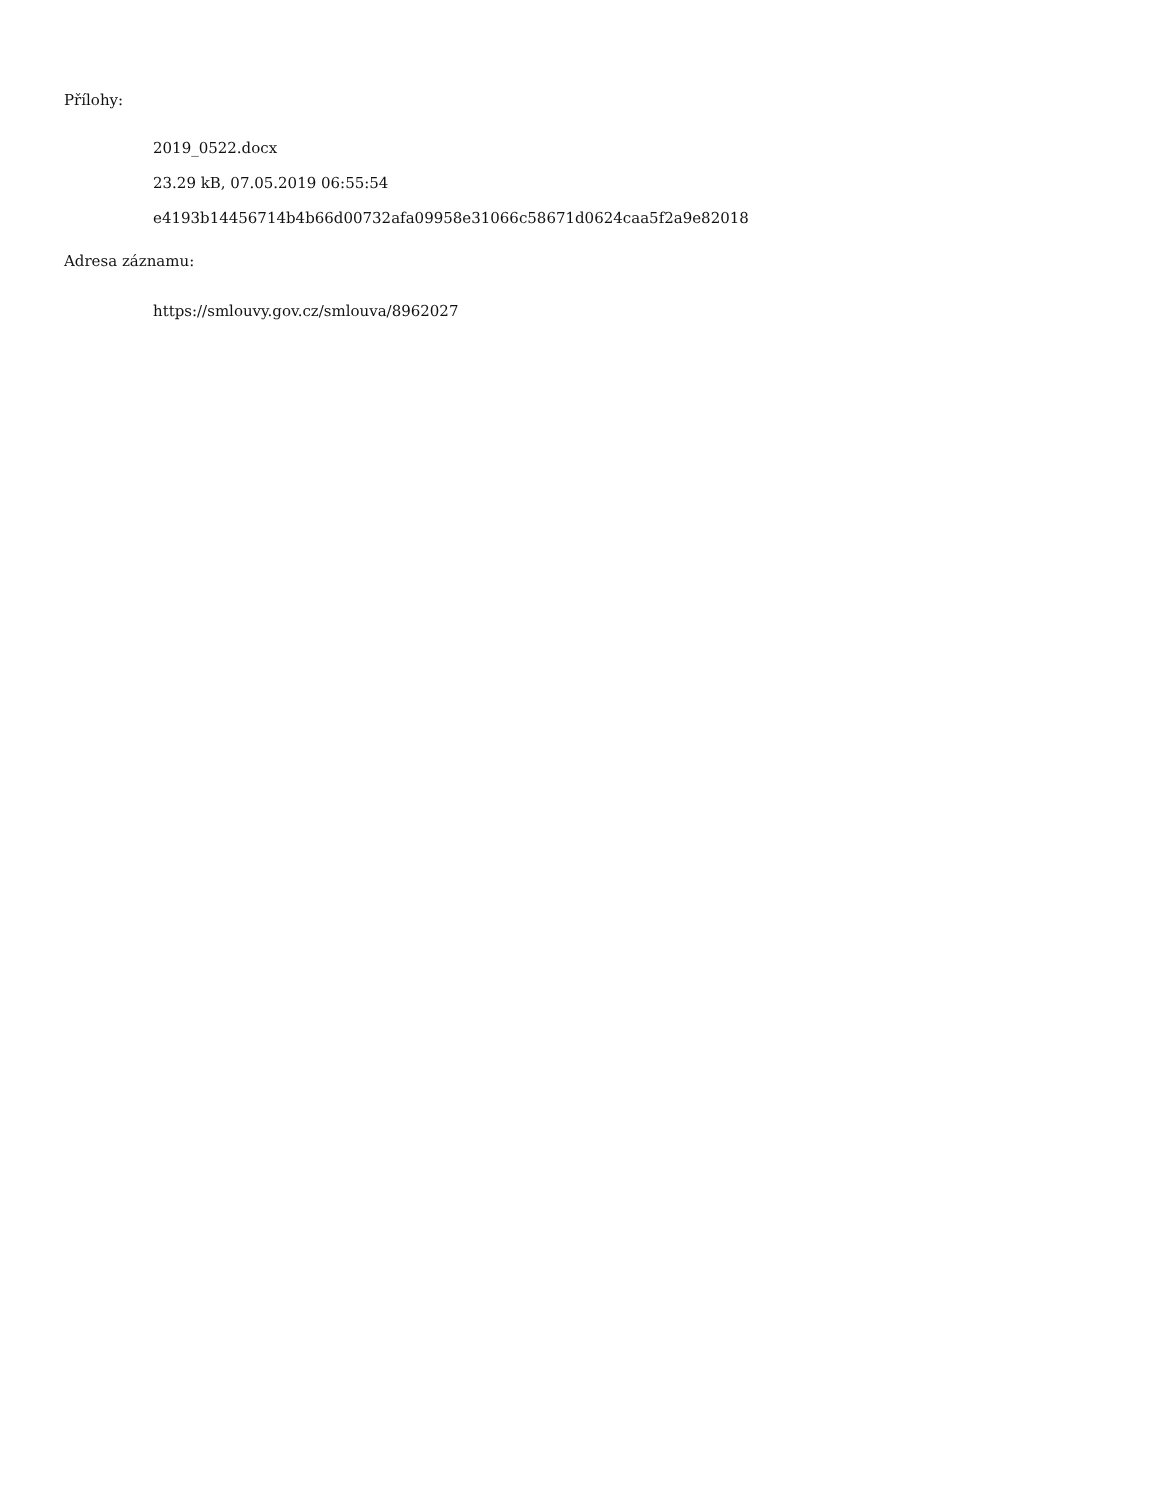Přílohy:
2019_0522.docx
23.29 kB, 07.05.2019 06:55:54
e4193b14456714b4b66d00732afa09958e31066c58671d0624caa5f2a9e82018
Adresa záznamu:
https://smlouvy.gov.cz/smlouva/8962027